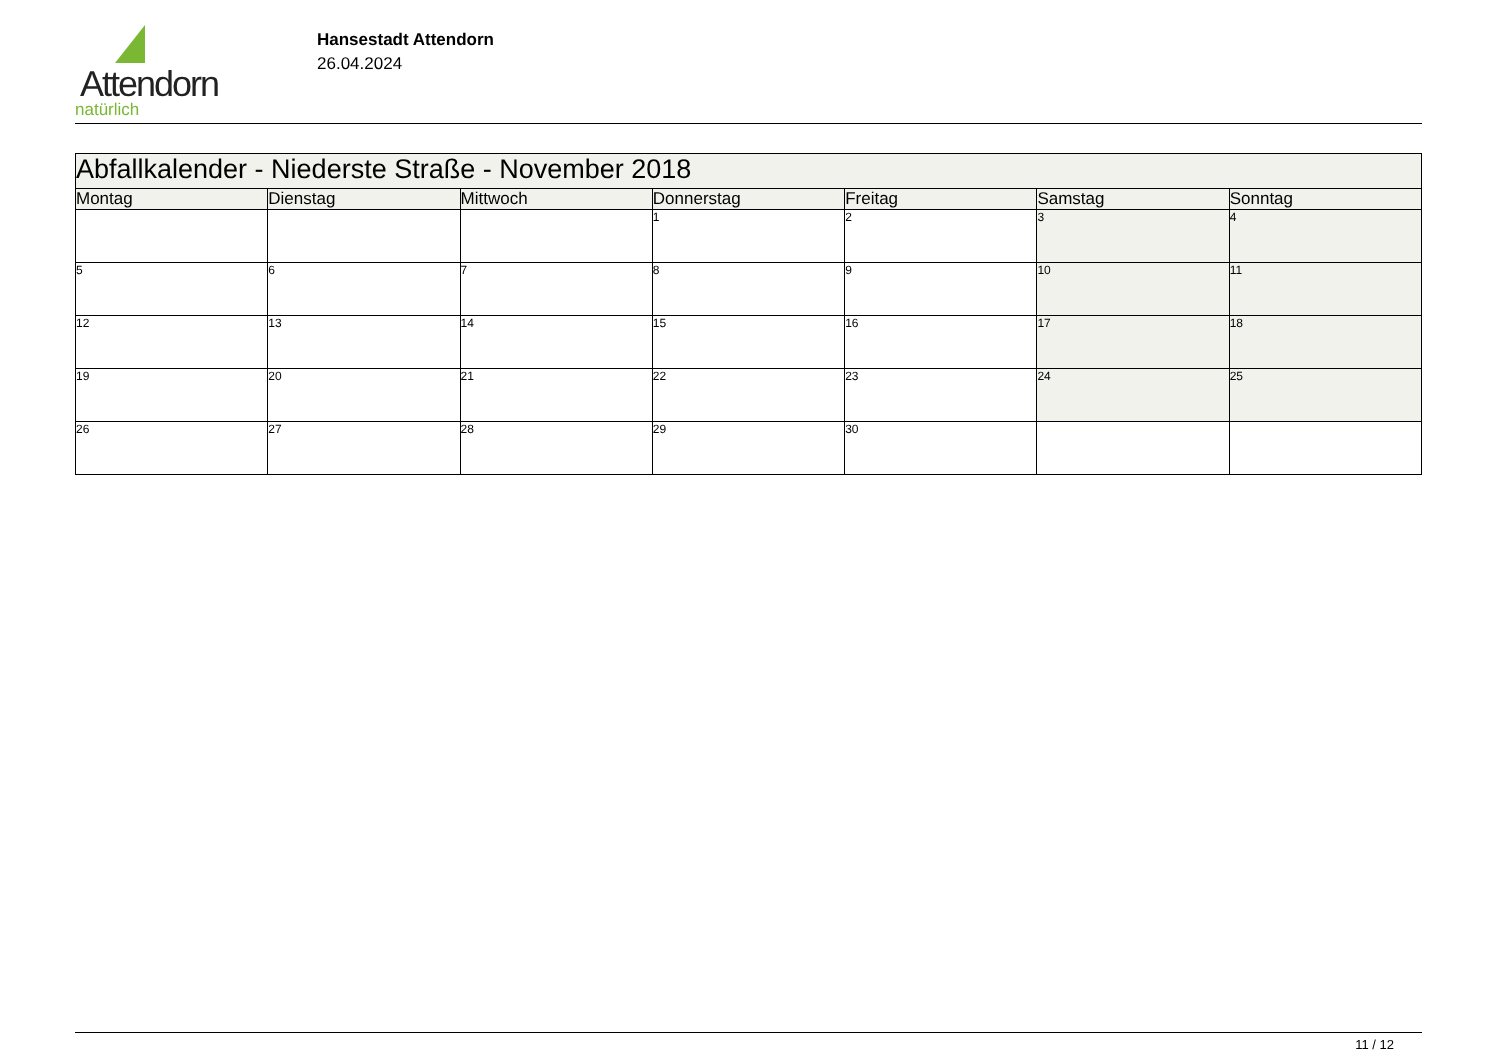Attendorn
natürlich
Hansestadt Attendorn
26.04.2024
| Abfallkalender - Niederste Straße - November 2018 | | | | | | |
| Montag | Dienstag | Mittwoch | Donnerstag | Freitag | Samstag | Sonntag |
| | | | 1 | 2 | 3 | 4 |
| 5 | 6 | 7 | 8 | 9 | 10 | 11 |
| 12 | 13 | 14 | 15 | 16 | 17 | 18 |
| 19 | 20 | 21 | 22 | 23 | 24 | 25 |
| 26 | 27 | 28 | 29 | 30 | | |
11 / 12